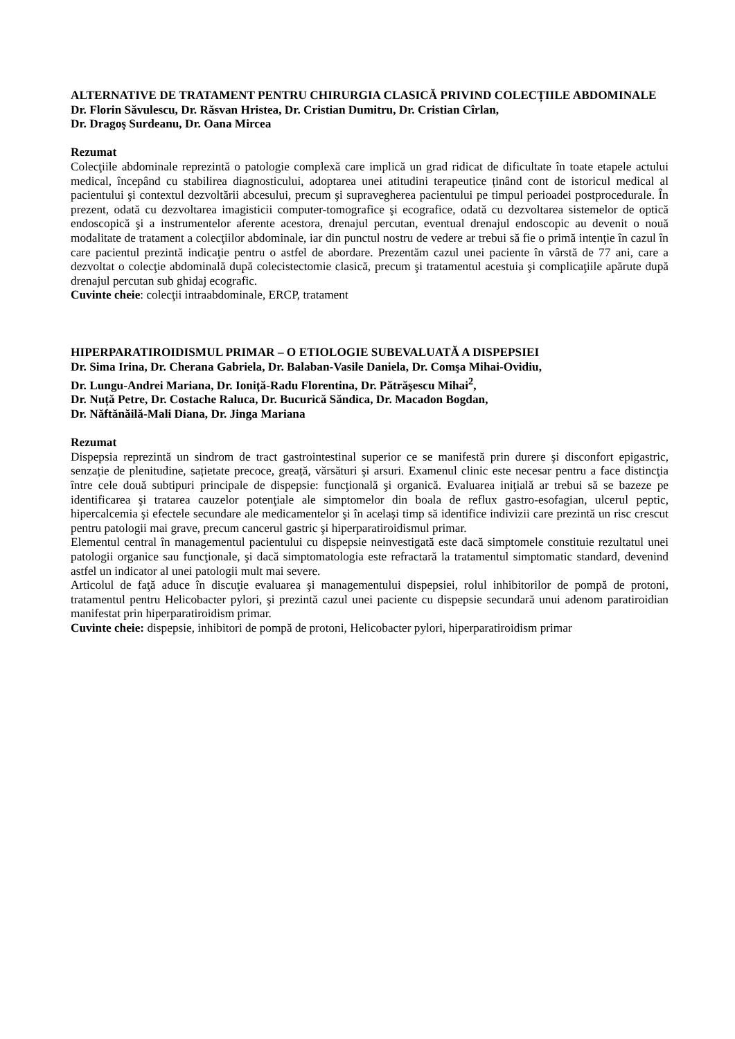ALTERNATIVE DE TRATAMENT PENTRU CHIRURGIA CLASICĂ PRIVIND COLECȚIILE ABDOMINALE
Dr. Florin Săvulescu, Dr. Răsvan Hristea, Dr. Cristian Dumitru, Dr. Cristian Cîrlan,
Dr. Dragoş Surdeanu, Dr. Oana Mircea
Rezumat
Colecţiile abdominale reprezintă o patologie complexă care implică un grad ridicat de dificultate în toate etapele actului medical, începând cu stabilirea diagnosticului, adoptarea unei atitudini terapeutice ținând cont de istoricul medical al pacientului şi contextul dezvoltării abcesului, precum şi supravegherea pacientului pe timpul perioadei postprocedurale. În prezent, odată cu dezvoltarea imagisticii computer-tomografice şi ecografice, odată cu dezvoltarea sistemelor de optică endoscopică şi a instrumentelor aferente acestora, drenajul percutan, eventual drenajul endoscopic au devenit o nouă modalitate de tratament a colecţiilor abdominale, iar din punctul nostru de vedere ar trebui să fie o primă intenţie în cazul în care pacientul prezintă indicaţie pentru o astfel de abordare. Prezentăm cazul unei paciente în vârstă de 77 ani, care a dezvoltat o colecţie abdominală după colecistectomie clasică, precum şi tratamentul acestuia şi complicaţiile apărute după drenajul percutan sub ghidaj ecografic.
Cuvinte cheie: colecţii intraabdominale, ERCP, tratament
HIPERPARATIROIDISMUL PRIMAR – O ETIOLOGIE SUBEVALUATĂ A DISPEPSIEI
Dr. Sima Irina, Dr. Cherana Gabriela, Dr. Balaban-Vasile Daniela, Dr. Comşa Mihai-Ovidiu,
Dr. Lungu-Andrei Mariana, Dr. Ioniță-Radu Florentina, Dr. Pătrăşescu Mihai<sup>2</sup>,
Dr. Nuță Petre, Dr. Costache Raluca, Dr. Bucurică Săndica, Dr. Macadon Bogdan,
Dr. Năftănăilă-Mali Diana, Dr. Jinga Mariana
Rezumat
Dispepsia reprezintă un sindrom de tract gastrointestinal superior ce se manifestă prin durere şi disconfort epigastric, senzație de plenitudine, sațietate precoce, greață, vărsături şi arsuri. Examenul clinic este necesar pentru a face distincţia între cele două subtipuri principale de dispepsie: funcţională şi organică. Evaluarea iniţială ar trebui să se bazeze pe identificarea şi tratarea cauzelor potenţiale ale simptomelor din boala de reflux gastro-esofagian, ulcerul peptic, hipercalcemia şi efectele secundare ale medicamentelor şi în acelaşi timp să identifice indivizii care prezintă un risc crescut pentru patologii mai grave, precum cancerul gastric şi hiperparatiroidismul primar.
Elementul central în managementul pacientului cu dispepsie neinvestigată este dacă simptomele constituie rezultatul unei patologii organice sau funcţionale, şi dacă simptomatologia este refractară la tratamentul simptomatic standard, devenind astfel un indicator al unei patologii mult mai severe.
Articolul de faţă aduce în discuţie evaluarea şi managementului dispepsiei, rolul inhibitorilor de pompă de protoni, tratamentul pentru Helicobacter pylori, şi prezintă cazul unei paciente cu dispepsie secundară unui adenom paratiroidian manifestat prin hiperparatiroidism primar.
Cuvinte cheie: dispepsie, inhibitori de pompă de protoni, Helicobacter pylori, hiperparatiroidism primar